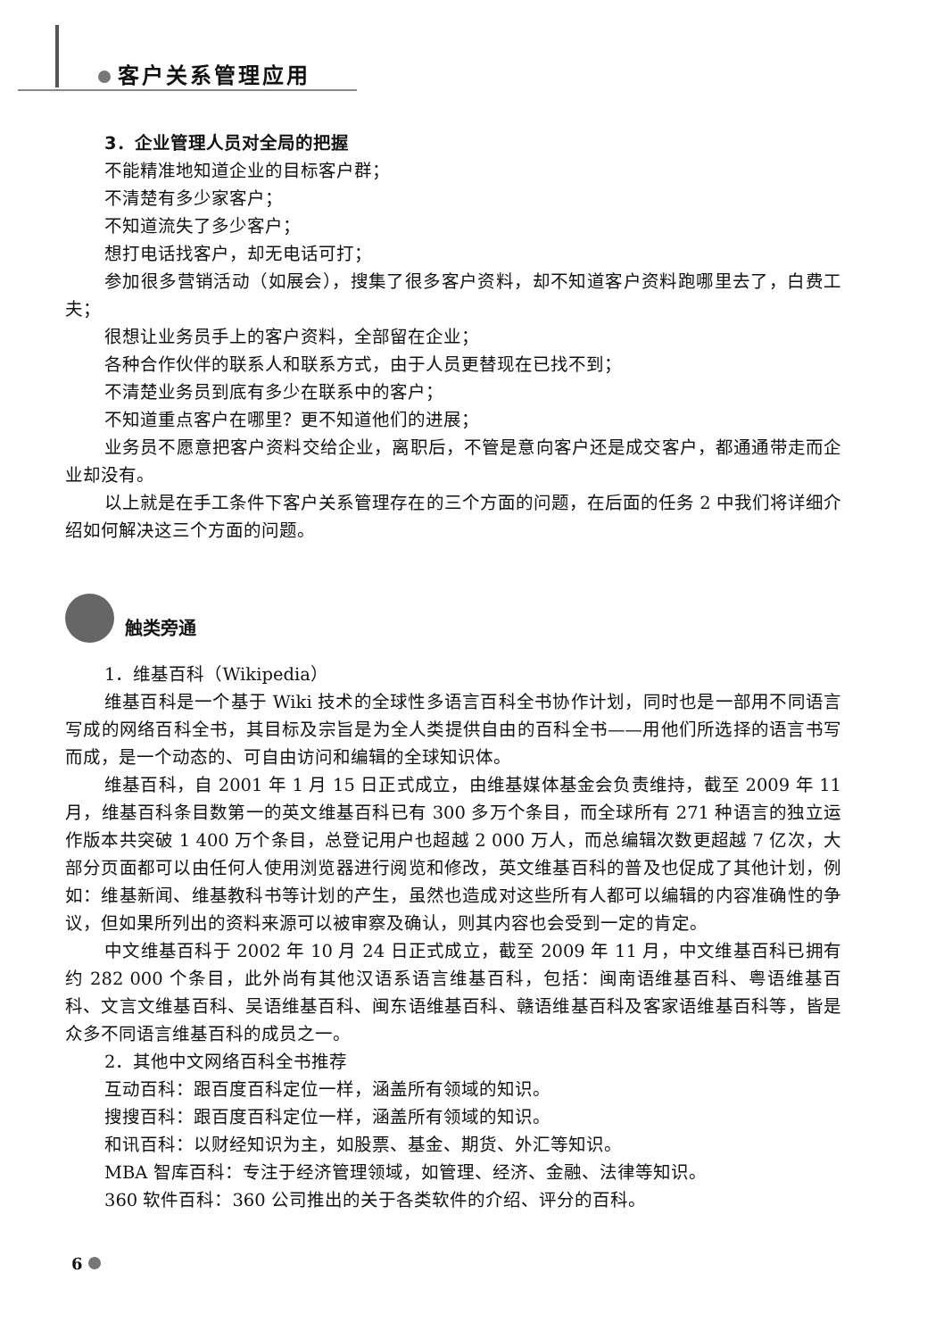客户关系管理应用
3．企业管理人员对全局的把握
不能精准地知道企业的目标客户群；
不清楚有多少家客户；
不知道流失了多少客户；
想打电话找客户，却无电话可打；
参加很多营销活动（如展会），搜集了很多客户资料，却不知道客户资料跑哪里去了，白费工夫；
很想让业务员手上的客户资料，全部留在企业；
各种合作伙伴的联系人和联系方式，由于人员更替现在已找不到；
不清楚业务员到底有多少在联系中的客户；
不知道重点客户在哪里？更不知道他们的进展；
业务员不愿意把客户资料交给企业，离职后，不管是意向客户还是成交客户，都通通带走而企业却没有。
以上就是在手工条件下客户关系管理存在的三个方面的问题，在后面的任务 2 中我们将详细介绍如何解决这三个方面的问题。
触类旁通
1．维基百科（Wikipedia）
维基百科是一个基于 Wiki 技术的全球性多语言百科全书协作计划，同时也是一部用不同语言写成的网络百科全书，其目标及宗旨是为全人类提供自由的百科全书——用他们所选择的语言书写而成，是一个动态的、可自由访问和编辑的全球知识体。
维基百科，自 2001 年 1 月 15 日正式成立，由维基媒体基金会负责维持，截至 2009 年 11 月，维基百科条目数第一的英文维基百科已有 300 多万个条目，而全球所有 271 种语言的独立运作版本共突破 1 400 万个条目，总登记用户也超越 2 000 万人，而总编辑次数更超越 7 亿次，大部分页面都可以由任何人使用浏览器进行阅览和修改，英文维基百科的普及也促成了其他计划，例如：维基新闻、维基教科书等计划的产生，虽然也造成对这些所有人都可以编辑的内容准确性的争议，但如果所列出的资料来源可以被审察及确认，则其内容也会受到一定的肯定。
中文维基百科于 2002 年 10 月 24 日正式成立，截至 2009 年 11 月，中文维基百科已拥有约 282 000 个条目，此外尚有其他汉语系语言维基百科，包括：闽南语维基百科、粤语维基百科、文言文维基百科、吴语维基百科、闽东语维基百科、赣语维基百科及客家语维基百科等，皆是众多不同语言维基百科的成员之一。
2．其他中文网络百科全书推荐
互动百科：跟百度百科定位一样，涵盖所有领域的知识。
搜搜百科：跟百度百科定位一样，涵盖所有领域的知识。
和讯百科：以财经知识为主，如股票、基金、期货、外汇等知识。
MBA 智库百科：专注于经济管理领域，如管理、经济、金融、法律等知识。
360 软件百科：360 公司推出的关于各类软件的介绍、评分的百科。
6